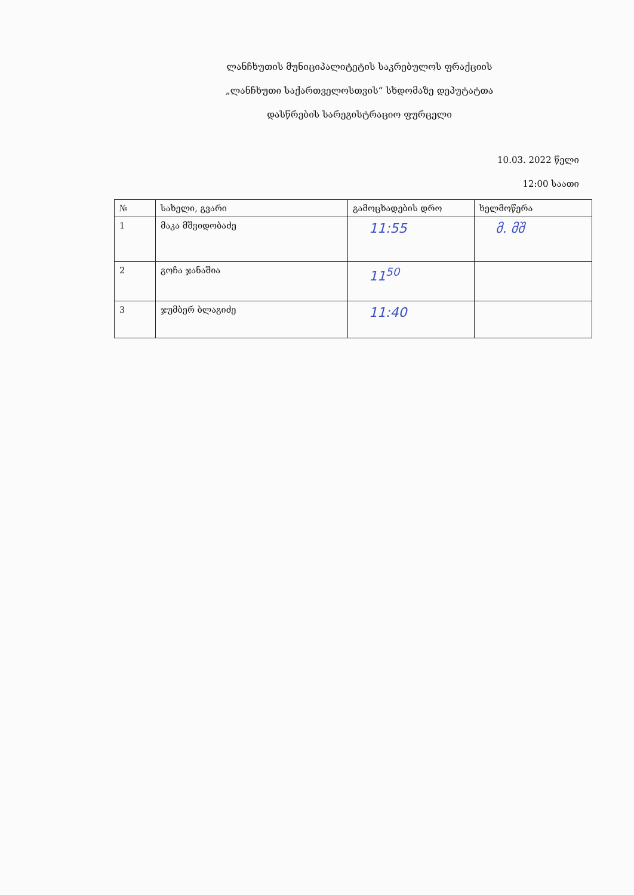ლანჩხუთის მუნიციპალიტეტის საკრებულოს ფრაქციის
„ლანჩხუთი საქართველოსთვის“ სხდომაზე დეპუტატთა
დასწრების სარეგისტრაციო ფურცელი
10.03. 2022 წელი
12:00 საათი
| № | სახელი, გვარი | გამოცხადების დრო | ხელმოწერა |
| --- | --- | --- | --- |
| 1 | მაკა მშვიდობაძე | 11:55 | მ. მშ |
| 2 | გოჩა ჯანაშია | 11<sup>50</sup> | |
| 3 | ჯუმბერ ბლაგიძე | 11:40 | |